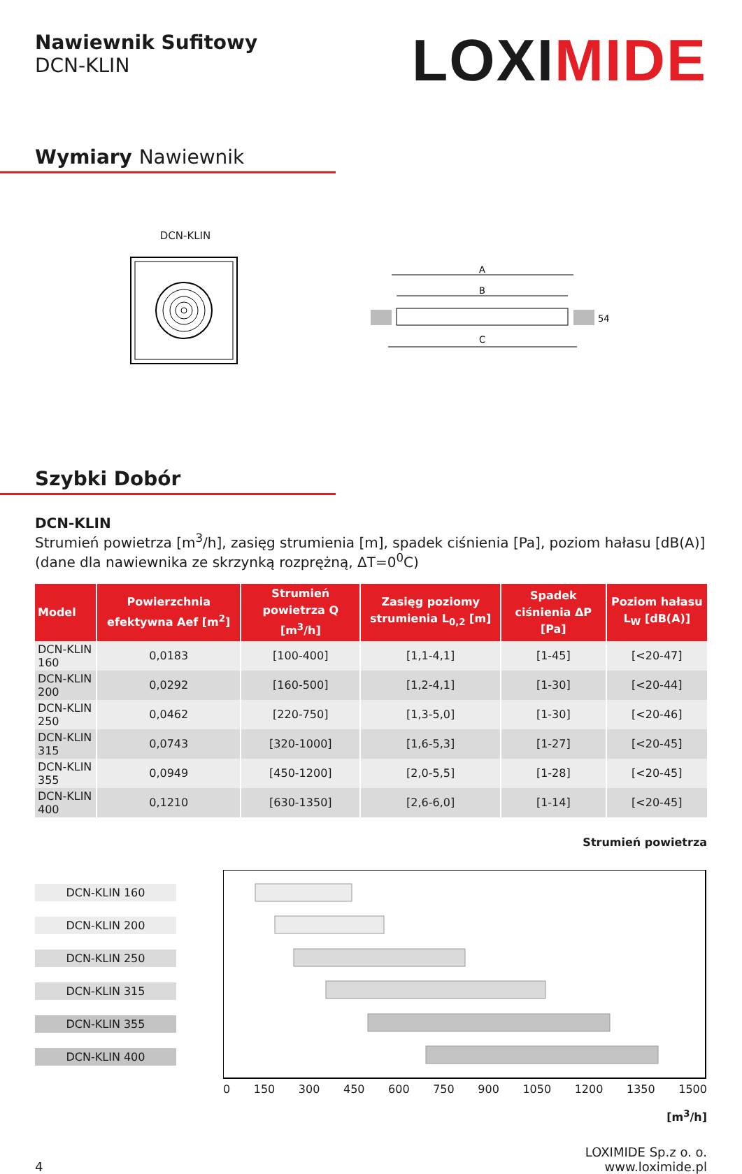Nawiewnik Sufitowy
DCN-KLIN
LOXIMIDE
Wymiary Nawiewnik
DCN-KLIN
A
B
C
54
Szybki Dobór
DCN-KLIN
Strumień powietrza [m<sup>3</sup>/h], zasięg strumienia [m], spadek ciśnienia [Pa], poziom hałasu [dB(A)] (dane dla nawiewnika ze skrzynką rozprężną, ΔT=0<sup>0</sup>C)
| Model | Powierzchnia efektywna Aef [m<sup>2</sup>] | Strumień powietrza Q [m<sup>3</sup>/h] | Zasięg poziomy strumienia L<sub>0,2</sub> [m] | Spadek ciśnienia ΔP [Pa] | Poziom hałasu L<sub>W</sub> [dB(A)] |
| --- | --- | --- | --- | --- | --- |
| DCN-KLIN 160 | 0,0183 | [100-400] | [1,1-4,1] | [1-45] | [<20-47] |
| DCN-KLIN 200 | 0,0292 | [160-500] | [1,2-4,1] | [1-30] | [<20-44] |
| DCN-KLIN 250 | 0,0462 | [220-750] | [1,3-5,0] | [1-30] | [<20-46] |
| DCN-KLIN 315 | 0,0743 | [320-1000] | [1,6-5,3] | [1-27] | [<20-45] |
| DCN-KLIN 355 | 0,0949 | [450-1200] | [2,0-5,5] | [1-28] | [<20-45] |
| DCN-KLIN 400 | 0,1210 | [630-1350] | [2,6-6,0] | [1-14] | [<20-45] |
Strumień powietrza
DCN-KLIN 160
DCN-KLIN 200
DCN-KLIN 250
DCN-KLIN 315
DCN-KLIN 355
DCN-KLIN 400
0 150 300 450 600 750 900 1050 1200 1350 1500
[m<sup>3</sup>/h]
4 LOXIMIDE Sp.z o. o.
www.loximide.pl